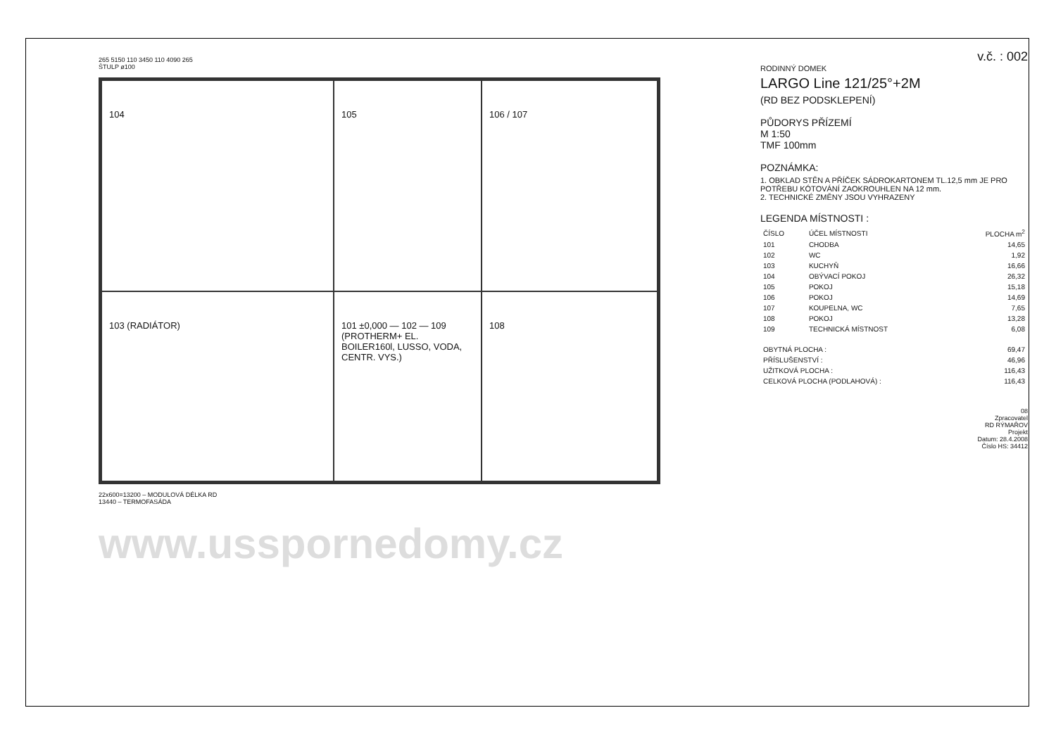265 5150 110 3450 110 4090 265
ŠTULP ø100
104
105
106 / 107
103 (RADIÁTOR)
101 ±0,000 — 102 — 109 (PROTHERM+ EL. BOILER160l, LUSSO, VODA, CENTR. VYS.)
108
22x600=13200 – MODULOVÁ DÉLKA RD
13440 – TERMOFASÁDA
www.usspornedomy.cz
v.č. : 002
RODINNÝ DOMEK
LARGO Line 121/25°+2M
(RD BEZ PODSKLEPENÍ)
PŮDORYS PŘÍZEMÍ
M 1:50
TMF 100mm
POZNÁMKA:
1. OBKLAD STĚN A PŘÍČEK SÁDROKARTONEM TL.12,5 mm JE PRO POTŘEBU KÓTOVÁNÍ ZAOKROUHLEN NA 12 mm.
2. TECHNICKÉ ZMĚNY JSOU VYHRAZENY
LEGENDA MÍSTNOSTI :
| ČÍSLO | ÚČEL MÍSTNOSTI | PLOCHA m<sup>2</sup> |
| --- | --- | --- |
| 101 | CHODBA | 14,65 |
| 102 | WC | 1,92 |
| 103 | KUCHYŇ | 16,66 |
| 104 | OBÝVACÍ POKOJ | 26,32 |
| 105 | POKOJ | 15,18 |
| 106 | POKOJ | 14,69 |
| 107 | KOUPELNA, WC | 7,65 |
| 108 | POKOJ | 13,28 |
| 109 | TECHNICKÁ MÍSTNOST | 6,08 |
| OBYTNÁ PLOCHA : | 69,47 |
| PŘÍSLUŠENSTVÍ : | 46,96 |
| UŽITKOVÁ PLOCHA : | 116,43 |
| CELKOVÁ PLOCHA (PODLAHOVÁ) : | 116,43 |
08
Zpracovatel
RD RÝMAŘOV
Projekt
Datum: 28.4.2008
Číslo HS: 34412